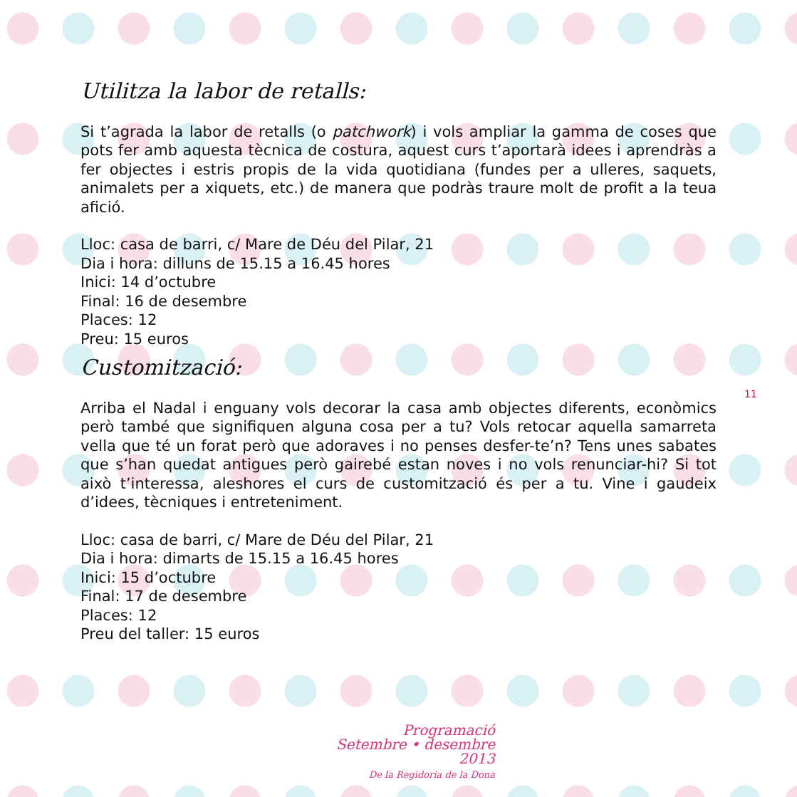Utilitza la labor de retalls:
Si t’agrada la labor de retalls (o patchwork) i vols ampliar la gamma de coses que pots fer amb aquesta tècnica de costura, aquest curs t’aportarà idees i aprendràs a fer objectes i estris propis de la vida quotidiana (fundes per a ulleres, saquets, animalets per a xiquets, etc.) de manera que podràs traure molt de profit a la teua afició.
Lloc: casa de barri, c/ Mare de Déu del Pilar, 21
Dia i hora: dilluns de 15.15 a 16.45 hores
Inici: 14 d’octubre
Final: 16 de desembre
Places: 12
Preu: 15 euros
Customització:
Arriba el Nadal i enguany vols decorar la casa amb objectes diferents, econòmics però també que signifiquen alguna cosa per a tu? Vols retocar aquella samarreta vella que té un forat però que adoraves i no penses desfer-te’n? Tens unes sabates que s’han quedat antigues però gairebé estan noves i no vols renunciar-hi? Si tot això t’interessa, aleshores el curs de customització és per a tu. Vine i gaudeix d’idees, tècniques i entreteniment.
Lloc: casa de barri, c/ Mare de Déu del Pilar, 21
Dia i hora: dimarts de 15.15 a 16.45 hores
Inici: 15 d’octubre
Final: 17 de desembre
Places: 12
Preu del taller: 15 euros
11
Programació
Setembre • desembre 2013
De la Regidoria de la Dona